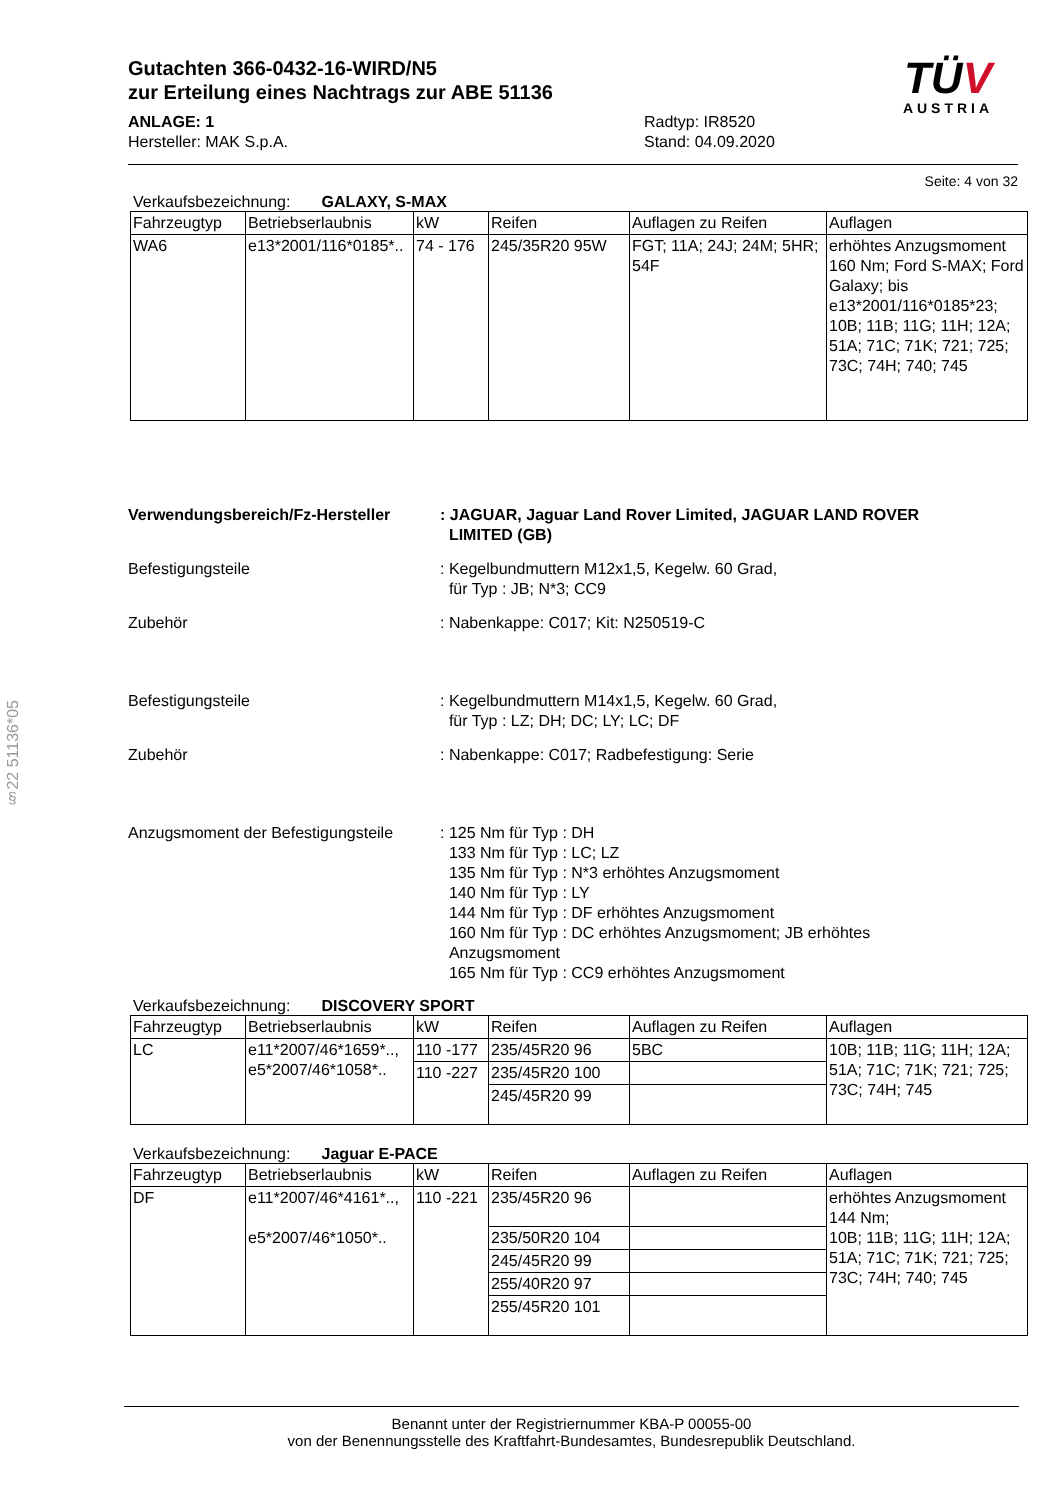§22 51136*05
Gutachten 366-0432-16-WIRD/N5
zur Erteilung eines Nachtrags zur ABE 51136
ANLAGE: 1
Hersteller: MAK S.p.A.
Radtyp: IR8520
Stand: 04.09.2020
TÜV
AUSTRIA
Seite: 4 von 32
Verkaufsbezeichnung: GALAXY, S-MAX
| Fahrzeugtyp | Betriebserlaubnis | kW | Reifen | Auflagen zu Reifen | Auflagen |
| --- | --- | --- | --- | --- | --- |
| WA6 | e13*2001/116*0185*.. | 74 - 176 | 245/35R20 95W | FGT; 11A; 24J; 24M; 5HR; 54F | erhöhtes Anzugsmoment 160 Nm; Ford S-MAX; Ford Galaxy; bis e13*2001/116*0185*23; 10B; 11B; 11G; 11H; 12A; 51A; 71C; 71K; 721; 725; 73C; 74H; 740; 745 |
Verwendungsbereich/Fz-Hersteller : JAGUAR, Jaguar Land Rover Limited, JAGUAR LAND ROVER
LIMITED (GB)
Befestigungsteile : Kegelbundmuttern M12x1,5, Kegelw. 60 Grad,
für Typ : JB; N*3; CC9
Zubehör : Nabenkappe: C017; Kit: N250519-C
Befestigungsteile : Kegelbundmuttern M14x1,5, Kegelw. 60 Grad,
für Typ : LZ; DH; DC; LY; LC; DF
Zubehör : Nabenkappe: C017; Radbefestigung: Serie
Anzugsmoment der Befestigungsteile
: 125 Nm für Typ : DH
133 Nm für Typ : LC; LZ
135 Nm für Typ : N*3 erhöhtes Anzugsmoment
140 Nm für Typ : LY
144 Nm für Typ : DF erhöhtes Anzugsmoment
160 Nm für Typ : DC erhöhtes Anzugsmoment; JB erhöhtes
Anzugsmoment
165 Nm für Typ : CC9 erhöhtes Anzugsmoment
Verkaufsbezeichnung: DISCOVERY SPORT
| Fahrzeugtyp | Betriebserlaubnis | kW | Reifen | Auflagen zu Reifen | Auflagen |
| --- | --- | --- | --- | --- | --- |
| LC | e11*2007/46*1659*.., e5*2007/46*1058*.. | 110 -177 | 235/45R20 96 | 5BC | 10B; 11B; 11G; 11H; 12A; 51A; 71C; 71K; 721; 725; 73C; 74H; 745 |
| | | 110 -227 | 235/45R20 100 | | |
| | | | 245/45R20 99 | | |
Verkaufsbezeichnung: Jaguar E-PACE
| Fahrzeugtyp | Betriebserlaubnis | kW | Reifen | Auflagen zu Reifen | Auflagen |
| --- | --- | --- | --- | --- | --- |
| DF | e11*2007/46*4161*.., e5*2007/46*1050*.. | 110 -221 | 235/45R20 96 | | erhöhtes Anzugsmoment 144 Nm; 10B; 11B; 11G; 11H; 12A; 51A; 71C; 71K; 721; 725; 73C; 74H; 740; 745 |
| | | | 235/50R20 104 | | |
| | | | 245/45R20 99 | | |
| | | | 255/40R20 97 | | |
| | | | 255/45R20 101 | | |
Benannt unter der Registriernummer KBA-P 00055-00
von der Benennungsstelle des Kraftfahrt-Bundesamtes, Bundesrepublik Deutschland.